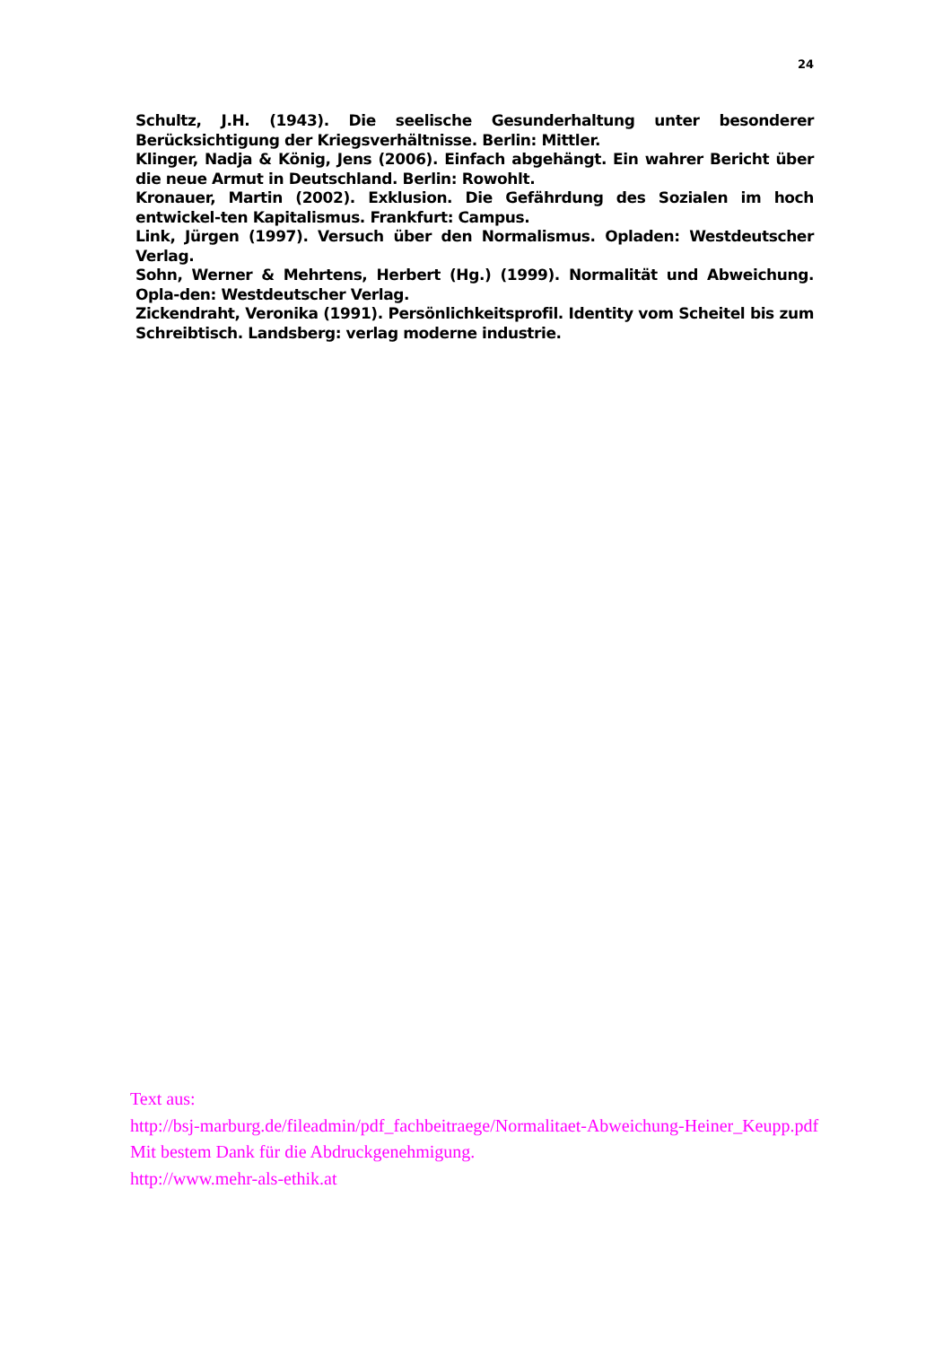24
Schultz, J.H. (1943). Die seelische Gesunderhaltung unter besonderer Berücksichtigung der Kriegsverhältnisse. Berlin: Mittler.
Klinger, Nadja & König, Jens (2006). Einfach abgehängt. Ein wahrer Bericht über die neue Armut in Deutschland. Berlin: Rowohlt.
Kronauer, Martin (2002). Exklusion. Die Gefährdung des Sozialen im hoch entwickel-ten Kapitalismus. Frankfurt: Campus.
Link, Jürgen (1997). Versuch über den Normalismus. Opladen: Westdeutscher Verlag.
Sohn, Werner & Mehrtens, Herbert (Hg.) (1999). Normalität und Abweichung. Opla-den: Westdeutscher Verlag.
Zickendraht, Veronika (1991). Persönlichkeitsprofil. Identity vom Scheitel bis zum Schreibtisch. Landsberg: verlag moderne industrie.
Text aus:
http://bsj-marburg.de/fileadmin/pdf_fachbeitraege/Normalitaet-Abweichung-Heiner_Keupp.pdf
Mit bestem Dank für die Abdruckgenehmigung.
http://www.mehr-als-ethik.at